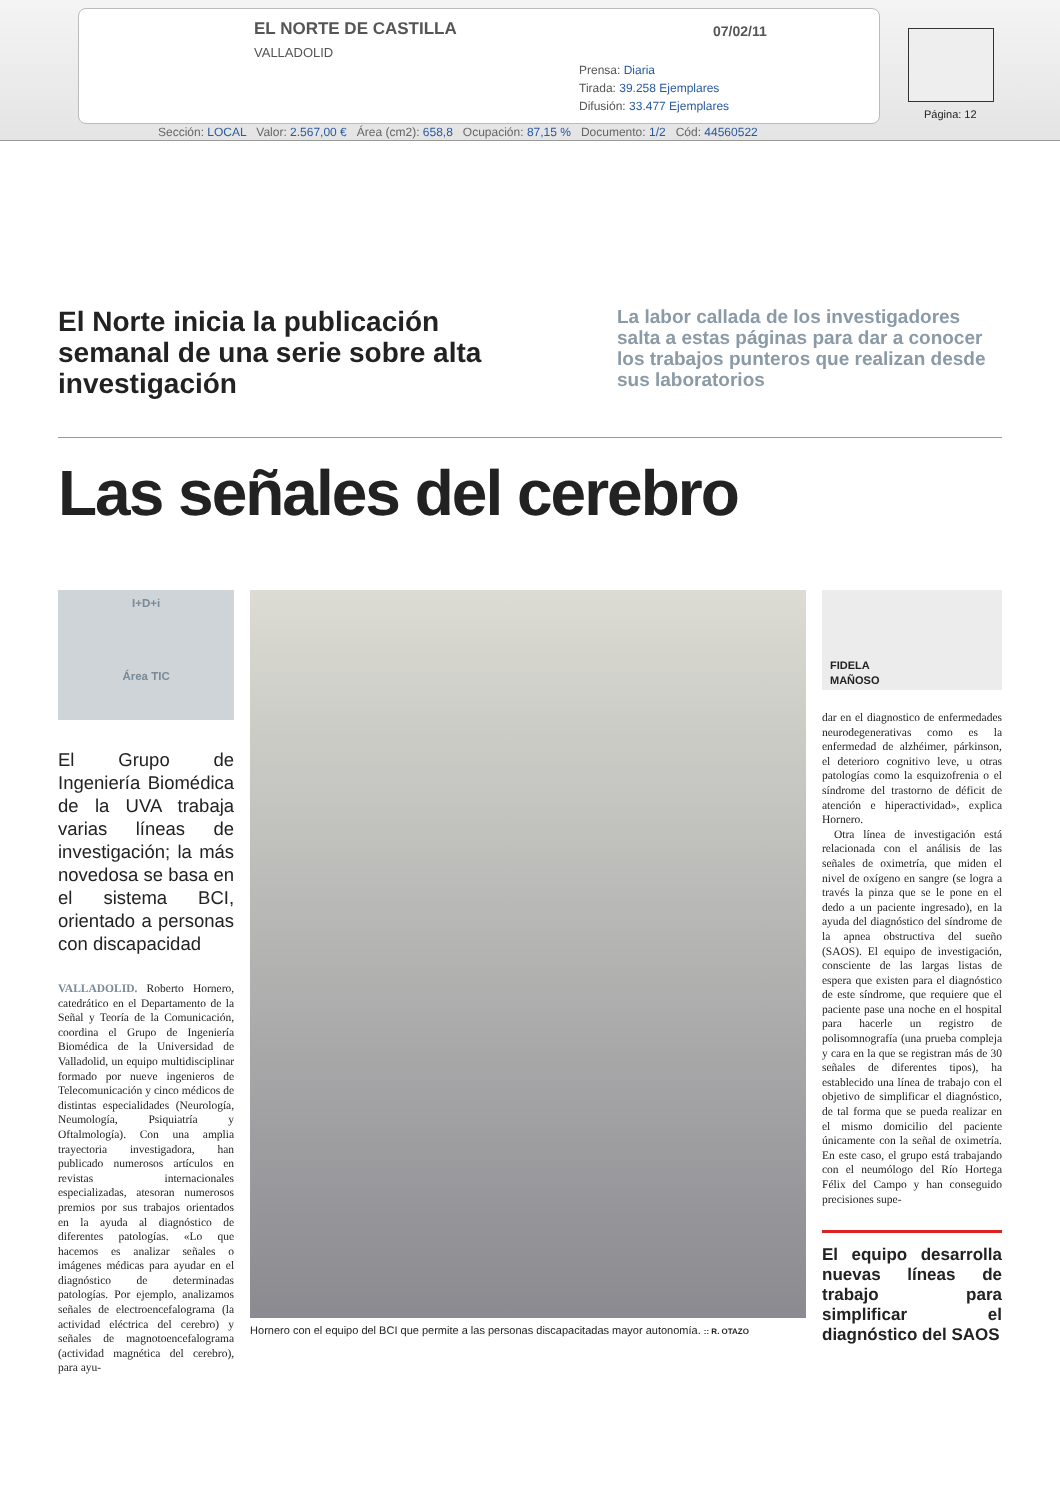EL NORTE DE CASTILLA
VALLADOLID
07/02/11
Prensa: Diaria
Tirada: 39.258 Ejemplares
Difusión: 33.477 Ejemplares
Página: 12
Sección: LOCAL Valor: 2.567,00 € Área (cm2): 658,8 Ocupación: 87,15 % Documento: 1/2 Cód: 44560522
El Norte inicia la publicación semanal de una serie sobre alta investigación
La labor callada de los investigadores salta a estas páginas para dar a conocer los trabajos punteros que realizan desde sus laboratorios
Las señales del cerebro
I+D+i
Área TIC
El Grupo de Ingeniería Biomédica de la UVA trabaja varias líneas de investigación; la más novedosa se basa en el sistema BCI, orientado a personas con discapacidad
VALLADOLID. Roberto Hornero, catedrático en el Departamento de la Señal y Teoría de la Comunicación, coordina el Grupo de Ingeniería Biomédica de la Universidad de Valladolid, un equipo multidisciplinar formado por nueve ingenieros de Telecomunicación y cinco médicos de distintas especialidades (Neurología, Neumología, Psiquiatría y Oftalmología). Con una amplia trayectoria investigadora, han publicado numerosos artículos en revistas internacionales especializadas, atesoran numerosos premios por sus trabajos orientados en la ayuda al diagnóstico de diferentes patologías. «Lo que hacemos es analizar señales o imágenes médicas para ayudar en el diagnóstico de determinadas patologías. Por ejemplo, analizamos señales de electroencefalograma (la actividad eléctrica del cerebro) y señales de magnotoencefalograma (actividad magnética del cerebro), para ayu-
Hornero con el equipo del BCI que permite a las personas discapacitadas mayor autonomía. :: R. OTAZO
FIDELA
MAÑOSO
dar en el diagnostico de enfermedades neurodegenerativas como es la enfermedad de alzhéimer, párkinson, el deterioro cognitivo leve, u otras patologías como la esquizofrenia o el síndrome del trastorno de déficit de atención e hiperactividad», explica Hornero.
Otra línea de investigación está relacionada con el análisis de las señales de oximetría, que miden el nivel de oxígeno en sangre (se logra a través la pinza que se le pone en el dedo a un paciente ingresado), en la ayuda del diagnóstico del síndrome de la apnea obstructiva del sueño (SAOS). El equipo de investigación, consciente de las largas listas de espera que existen para el diagnóstico de este síndrome, que requiere que el paciente pase una noche en el hospital para hacerle un registro de polisomnografía (una prueba compleja y cara en la que se registran más de 30 señales de diferentes tipos), ha establecido una línea de trabajo con el objetivo de simplificar el diagnóstico, de tal forma que se pueda realizar en el mismo domicilio del paciente únicamente con la señal de oximetría. En este caso, el grupo está trabajando con el neumólogo del Río Hortega Félix del Campo y han conseguido precisiones supe-
El equipo desarrolla nuevas líneas de trabajo para simplificar el diagnóstico del SAOS